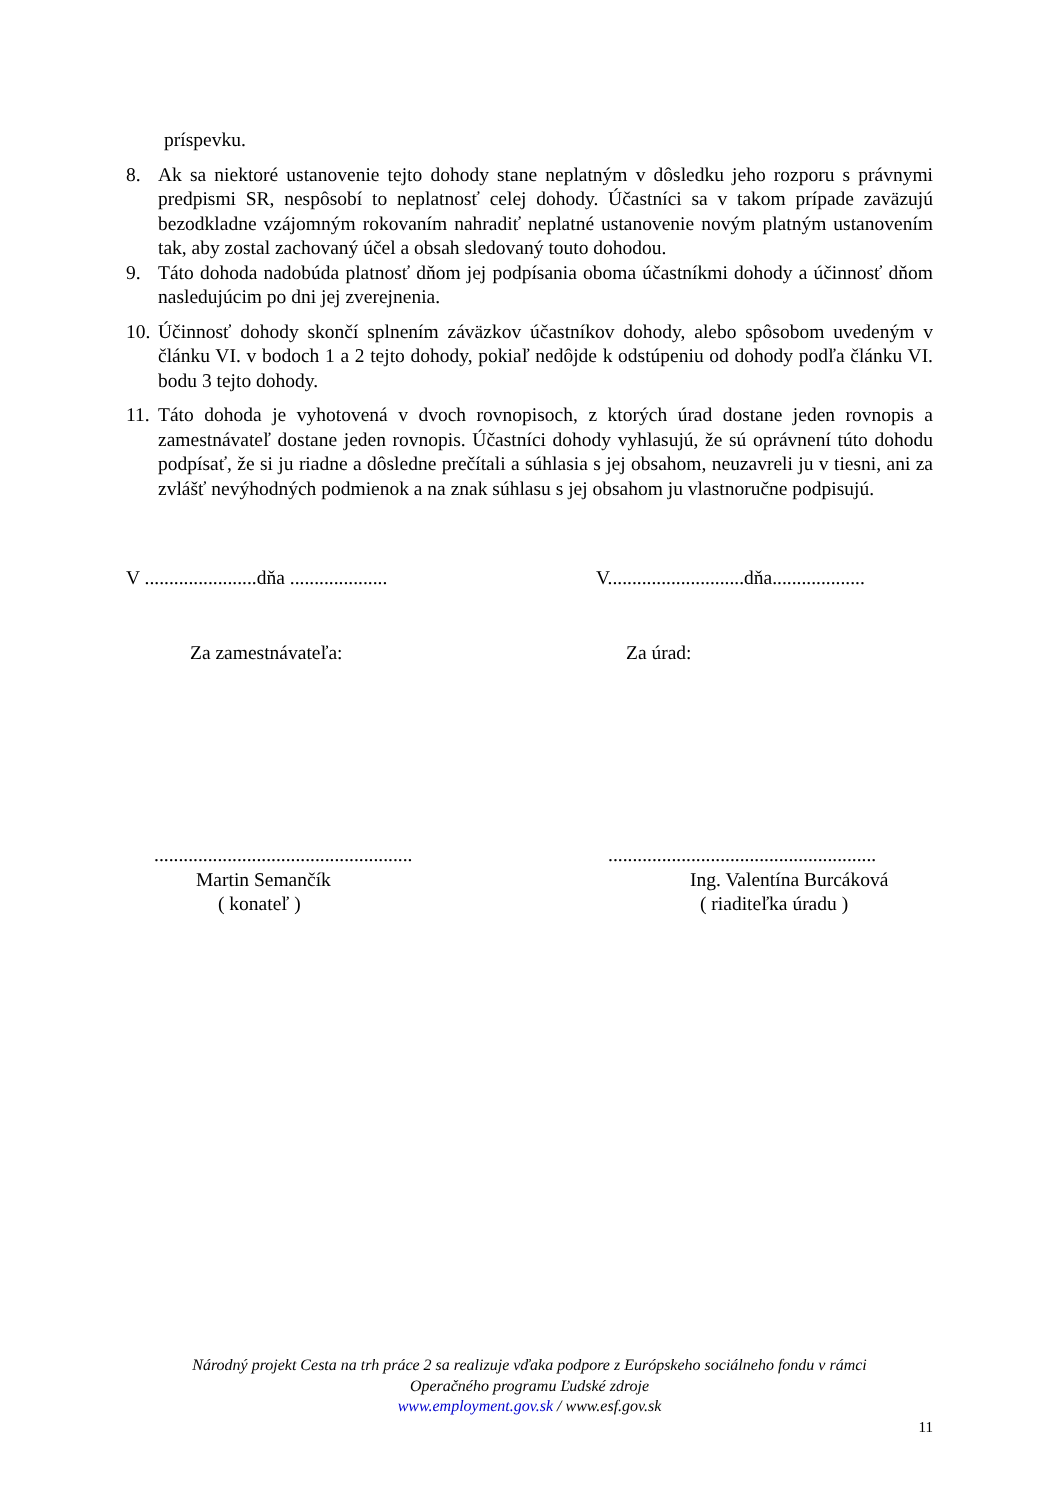príspevku.
8. Ak sa niektoré ustanovenie tejto dohody stane neplatným v dôsledku jeho rozporu s právnymi predpismi SR, nespôsobí to neplatnosť celej dohody. Účastníci sa v takom prípade zaväzujú bezodkladne vzájomným rokovaním nahradiť neplatné ustanovenie novým platným ustanovením tak, aby zostal zachovaný účel a obsah sledovaný touto dohodou.
9. Táto dohoda nadobúda platnosť dňom jej podpísania oboma účastníkmi dohody a účinnosť dňom nasledujúcim po dni jej zverejnenia.
10.
Účinnosť dohody skončí splnením záväzkov účastníkov dohody, alebo spôsobom uvedeným v článku VI. v bodoch 1 a 2 tejto dohody, pokiaľ nedôjde k odstúpeniu od dohody podľa článku VI. bodu 3 tejto dohody.
11.
Táto dohoda je vyhotovená v dvoch rovnopisoch, z ktorých úrad dostane jeden rovnopis a zamestnávateľ dostane jeden rovnopis. Účastníci dohody vyhlasujú, že sú oprávnení túto dohodu podpísať, že si ju riadne a dôsledne prečítali a súhlasia s jej obsahom, neuzavreli ju v tiesni, ani za zvlášť nevýhodných podmienok a na znak súhlasu s jej obsahom ju vlastnoručne podpisujú.
V .......................dňa ....................
V............................dňa...................
Za zamestnávateľa: Za úrad:
.....................................................
Martin Semančík
( konateľ )
.......................................................
Ing. Valentína Burcáková
( riaditeľka úradu )
Národný projekt Cesta na trh práce 2 sa realizuje vďaka podpore z Európskeho sociálneho fondu v rámci
Operačného programu Ľudské zdroje
www.employment.gov.sk / www.esf.gov.sk
11